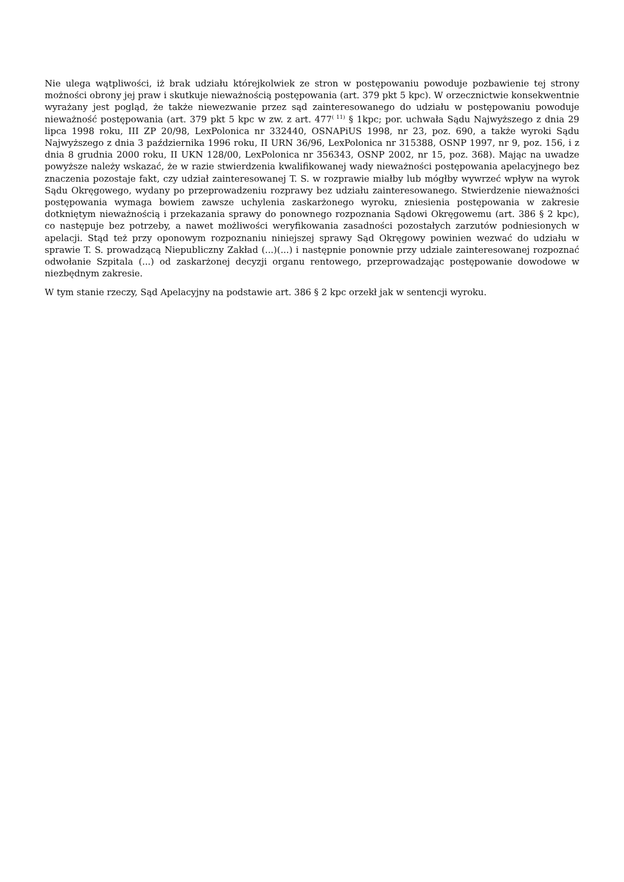Nie ulega wątpliwości, iż brak udziału którejkolwiek ze stron w postępowaniu powoduje pozbawienie tej strony możności obrony jej praw i skutkuje nieważnością postępowania (art. 379 pkt 5 kpc). W orzecznictwie konsekwentnie wyrażany jest pogląd, że także niewezwanie przez sąd zainteresowanego do udziału w postępowaniu powoduje nieważność postępowania (art. 379 pkt 5 kpc w zw. z art. 477<sup>( 11)</sup> § 1kpc; por. uchwała Sądu Najwyższego z dnia 29 lipca 1998 roku, III ZP 20/98, LexPolonica nr 332440, OSNAPiUS 1998, nr 23, poz. 690, a także wyroki Sądu Najwyższego z dnia 3 października 1996 roku, II URN 36/96, LexPolonica nr 315388, OSNP 1997, nr 9, poz. 156, i z dnia 8 grudnia 2000 roku, II UKN 128/00, LexPolonica nr 356343, OSNP 2002, nr 15, poz. 368). Mając na uwadze powyższe należy wskazać, że w razie stwierdzenia kwalifikowanej wady nieważności postępowania apelacyjnego bez znaczenia pozostaje fakt, czy udział zainteresowanej T. S. w rozprawie miałby lub mógłby wywrzeć wpływ na wyrok Sądu Okręgowego, wydany po przeprowadzeniu rozprawy bez udziału zainteresowanego. Stwierdzenie nieważności postępowania wymaga bowiem zawsze uchylenia zaskarżonego wyroku, zniesienia postępowania w zakresie dotkniętym nieważnością i przekazania sprawy do ponownego rozpoznania Sądowi Okręgowemu (art. 386 § 2 kpc), co następuje bez potrzeby, a nawet możliwości weryfikowania zasadności pozostałych zarzutów podniesionych w apelacji. Stąd też przy oponowym rozpoznaniu niniejszej sprawy Sąd Okręgowy powinien wezwać do udziału w sprawie T. S. prowadzącą Niepubliczny Zakład (...)(...) i następnie ponownie przy udziale zainteresowanej rozpoznać odwołanie Szpitala (...) od zaskarżonej decyzji organu rentowego, przeprowadzając postępowanie dowodowe w niezbędnym zakresie.
W tym stanie rzeczy, Sąd Apelacyjny na podstawie art. 386 § 2 kpc orzekł jak w sentencji wyroku.